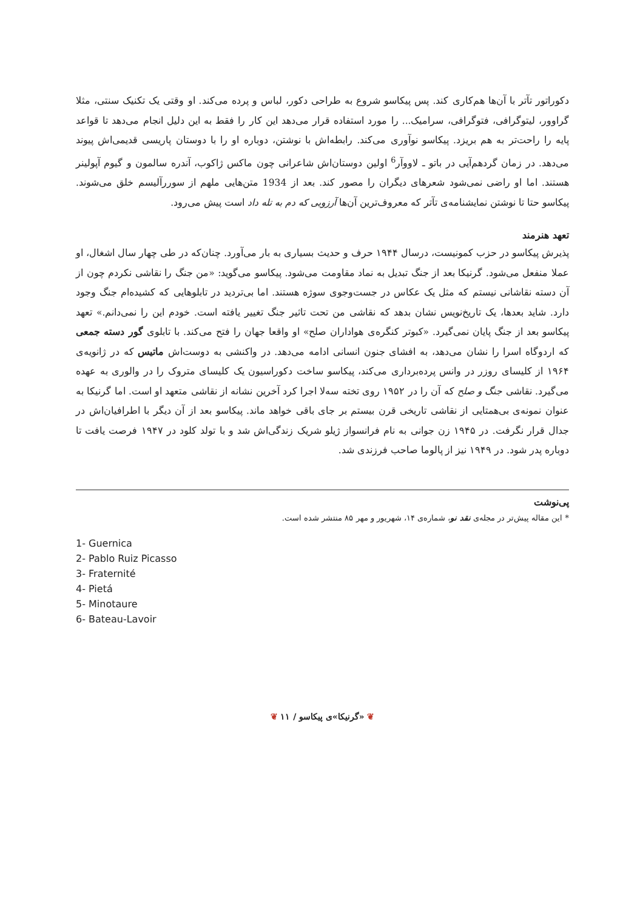دکوراتور تآتر با آن‌ها هم‌کاری کند. پس پیکاسو شروع به طراحی دکور، لباس و پرده می‌کند. او وقتی یک تکنیک سنتی، مثلا گراوور، لیتوگرافی، فتوگرافی، سرامیک... را مورد استفاده قرار می‌دهد این کار را فقط به این دلیل انجام می‌دهد تا قواعد پایه را راحت‌تر به هم بریزد. پیکاسو نوآوری می‌کند. رابطه‌اش با نوشتن، دوباره او را با دوستان پاریسی قدیمی‌اش پیوند می‌دهد. در زمان گردهم‌آیی در باتو ـ لاووآر<sup>6</sup> اولین دوستان‌اش شاعرانی چون ماکس ژاکوب، آندره سالمون و گیوم آپولینر هستند. اما او راضی نمی‌شود شعرهای دیگران را مصور کند. بعد از 1934 متن‌هایی ملهم از سوررآلیسم خلق می‌شوند. پیکاسو حتا تا نوشتن نمایشنامه‌ی تآتر که معروف‌ترین آن‌ها آرزویی که دم به تله داد است پیش می‌رود.
تعهد هنرمند
پذیرش پیکاسو در حزب کمونیست، درسال ۱۹۴۴ حرف و حدیث بسیاری به بار می‌آورد. چنان‌که در طی چهار سال اشغال، او عملا منفعل می‌شود. گرنیکا بعد از جنگ تبدیل به نماد مقاومت می‌شود. پیکاسو می‌گوید: «من جنگ را نقاشی نکردم چون از آن دسته نقاشانی نیستم که مثل یک عکاس در جست‌وجوی سوژه هستند. اما بی‌تردید در تابلوهایی که کشیده‌ام جنگ وجود دارد. شاید بعدها، یک تاریخ‌نویس نشان بدهد که نقاشی من تحت تاثیر جنگ تغییر یافته است. خودم این را نمی‌دانم.» تعهد پیکاسو بعد از جنگ پایان نمی‌گیرد. «کبوتر کنگره‌ی هواداران صلح» او واقعا جهان را فتح می‌کند. با تابلوی گور دسته جمعی که اردوگاه اسرا را نشان می‌دهد، به افشای جنون انسانی ادامه می‌دهد. در واکنشی به دوست‌اش ماتیس که در ژانویه‌ی ۱۹۶۴ از کلیسای روزر در وانس پرده‌برداری می‌کند، پیکاسو ساخت دکوراسیون یک کلیسای متروک را در والوری به عهده می‌گیرد. نقاشی جنگ و صلح که آن را در ۱۹۵۲ روی تخته سه‌لا اجرا کرد آخرین نشانه از نقاشی متعهد او است. اما گرنیکا به عنوان نمونه‌ی بی‌همتایی از نقاشی تاریخی قرن بیستم بر جای باقی خواهد ماند. پیکاسو بعد از آن دیگر با اطرافیان‌اش در جدال قرار نگرفت. در ۱۹۴۵ زن جوانی به نام فرانسواز ژیلو شریک زندگی‌اش شد و با تولد کلود در ۱۹۴۷ فرصت یافت تا دوباره پدر شود. در ۱۹۴۹ نیز از پالوما صاحب فرزندی شد.
پی‌نوشت
* این مقاله پیش‌تر در مجله‌ی نقد نو، شماره‌ی ۱۴، شهریور و مهر ۸۵ منتشر شده است.
1- Guernica
2- Pablo Ruiz Picasso
3- Fraternité
4- Pietá
5- Minotaure
6- Bateau-Lavoir
❦ «گرنیکا»ی پیکاسو / ۱۱ ❦